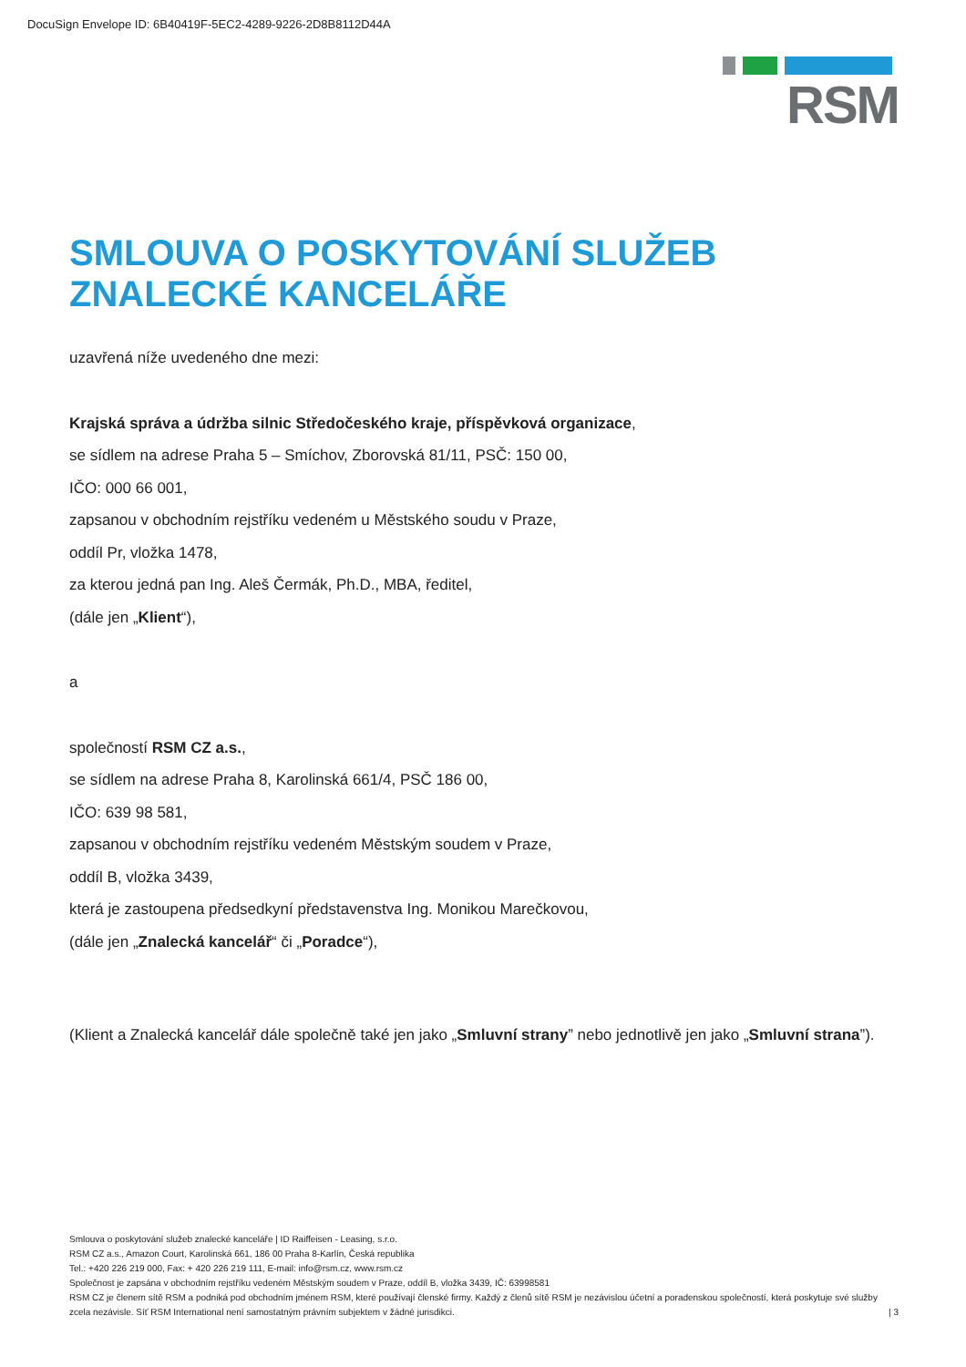DocuSign Envelope ID: 6B40419F-5EC2-4289-9226-2D8B8112D44A
RSM
SMLOUVA O POSKYTOVÁNÍ SLUŽEB ZNALECKÉ KANCELÁŘE
uzavřená níže uvedeného dne mezi:
Krajská správa a údržba silnic Středočeského kraje, příspěvková organizace,
se sídlem na adrese Praha 5 – Smíchov, Zborovská 81/11, PSČ: 150 00,
IČO: 000 66 001,
zapsanou v obchodním rejstříku vedeném u Městského soudu v Praze,
oddíl Pr, vložka 1478,
za kterou jedná pan Ing. Aleš Čermák, Ph.D., MBA, ředitel,
(dále jen „Klient“),
a
společností RSM CZ a.s.,
se sídlem na adrese Praha 8, Karolinská 661/4, PSČ 186 00,
IČO: 639 98 581,
zapsanou v obchodním rejstříku vedeném Městským soudem v Praze,
oddíl B, vložka 3439,
která je zastoupena předsedkyní představenstva Ing. Monikou Marečkovou,
(dále jen „Znalecká kancelář“ či „Poradce“),
(Klient a Znalecká kancelář dále společně také jen jako „Smluvní strany” nebo jednotlivě jen jako „Smluvní strana”).
Smlouva o poskytování služeb znalecké kanceláře | ID Raiffeisen - Leasing, s.r.o.
RSM CZ a.s., Amazon Court, Karolinská 661, 186 00 Praha 8-Karlín, Česká republika
Tel.: +420 226 219 000, Fax: + 420 226 219 111, E-mail: info@rsm.cz, www.rsm.cz
Společnost je zapsána v obchodním rejstříku vedeném Městským soudem v Praze, oddíl B, vložka 3439, IČ: 63998581
RSM CZ je členem sítě RSM a podniká pod obchodním jménem RSM, které používají členské firmy. Každý z členů sítě RSM je nezávislou účetní a poradenskou společností, která poskytuje své služby zcela nezávisle. Síť RSM International není samostatným právním subjektem v žádné jurisdikci. | 3